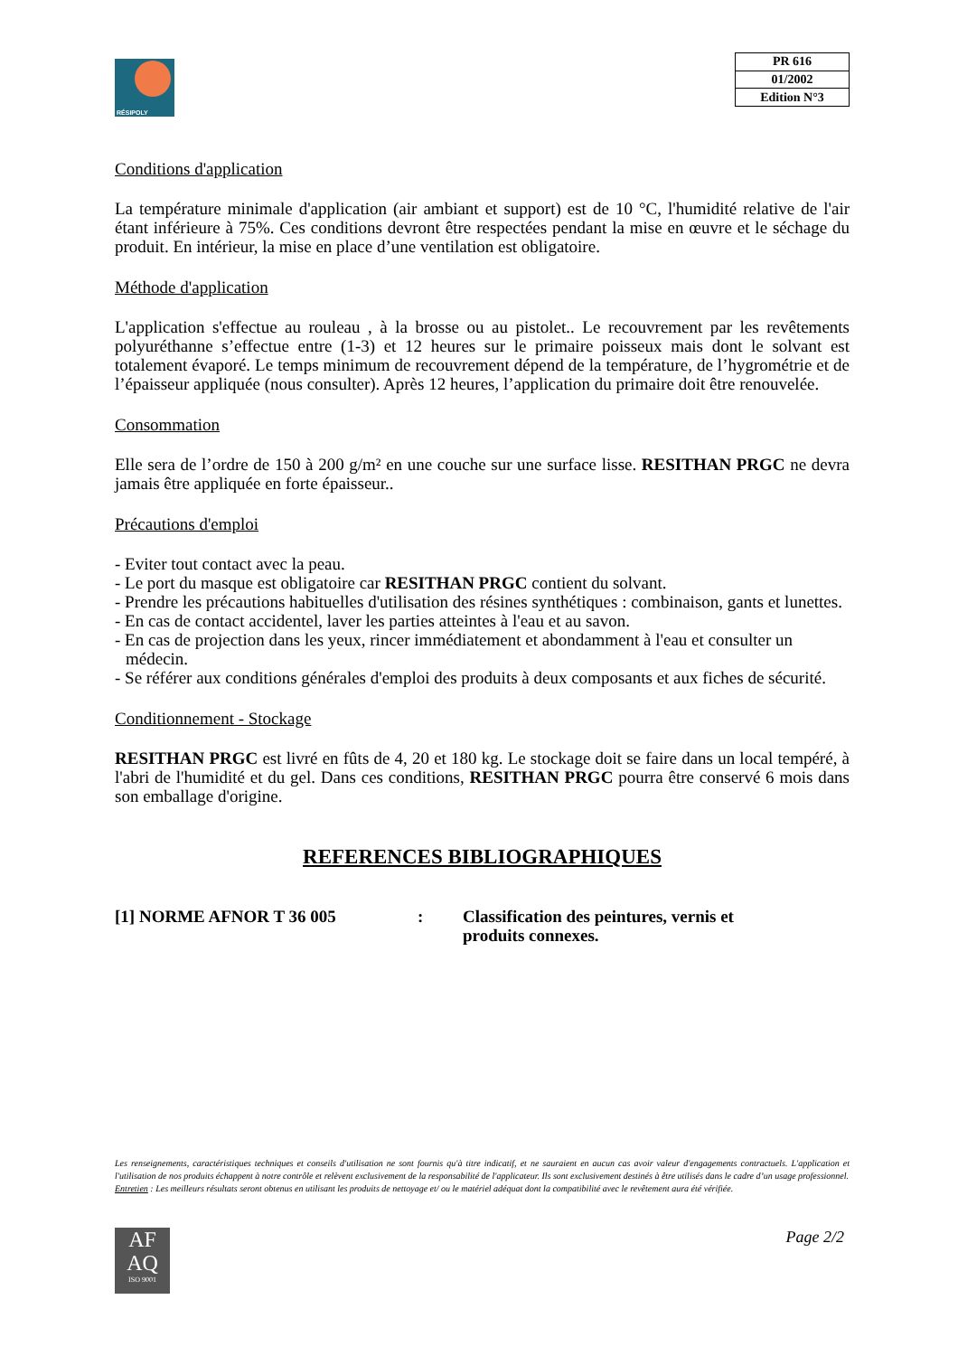RÉSIPOLY
| PR 616 |
| 01/2002 |
| Edition N°3 |
Conditions d'application
La température minimale d'application (air ambiant et support) est de 10 °C, l'humidité relative de l'air étant inférieure à 75%. Ces conditions devront être respectées pendant la mise en œuvre et le séchage du produit. En intérieur, la mise en place d’une ventilation est obligatoire.
Méthode d'application
L'application s'effectue au rouleau , à la brosse ou au pistolet.. Le recouvrement par les revêtements polyuréthanne s’effectue entre (1-3) et 12 heures sur le primaire poisseux mais dont le solvant est totalement évaporé. Le temps minimum de recouvrement dépend de la température, de l’hygrométrie et de l’épaisseur appliquée (nous consulter). Après 12 heures, l’application du primaire doit être renouvelée.
Consommation
Elle sera de l’ordre de 150 à 200 g/m² en une couche sur une surface lisse. RESITHAN PRGC ne devra jamais être appliquée en forte épaisseur..
Précautions d'emploi
- Eviter tout contact avec la peau.
- Le port du masque est obligatoire car RESITHAN PRGC contient du solvant.
- Prendre les précautions habituelles d'utilisation des résines synthétiques : combinaison, gants et lunettes.
- En cas de contact accidentel, laver les parties atteintes à l'eau et au savon.
- En cas de projection dans les yeux, rincer immédiatement et abondamment à l'eau et consulter un médecin.
- Se référer aux conditions générales d'emploi des produits à deux composants et aux fiches de sécurité.
Conditionnement - Stockage
RESITHAN PRGC est livré en fûts de 4, 20 et 180 kg. Le stockage doit se faire dans un local tempéré, à l'abri de l'humidité et du gel. Dans ces conditions, RESITHAN PRGC pourra être conservé 6 mois dans son emballage d'origine.
REFERENCES BIBLIOGRAPHIQUES
[1] NORME AFNOR T 36 005 : Classification des peintures, vernis et produits connexes.
Les renseignements, caractéristiques techniques et conseils d'utilisation ne sont fournis qu'à titre indicatif, et ne sauraient en aucun cas avoir valeur d'engagements contractuels. L'application et l'utilisation de nos produits échappent à notre contrôle et relèvent exclusivement de la responsabilité de l'applicateur. Ils sont exclusivement destinés à être utilisés dans le cadre d’un usage professionnel.
Entretien : Les meilleurs résultats seront obtenus en utilisant les produits de nettoyage et/ ou le matériel adéquat dont la compatibilité avec le revêtement aura été vérifiée.
AF
AQ
ISO 9001
Page 2/2